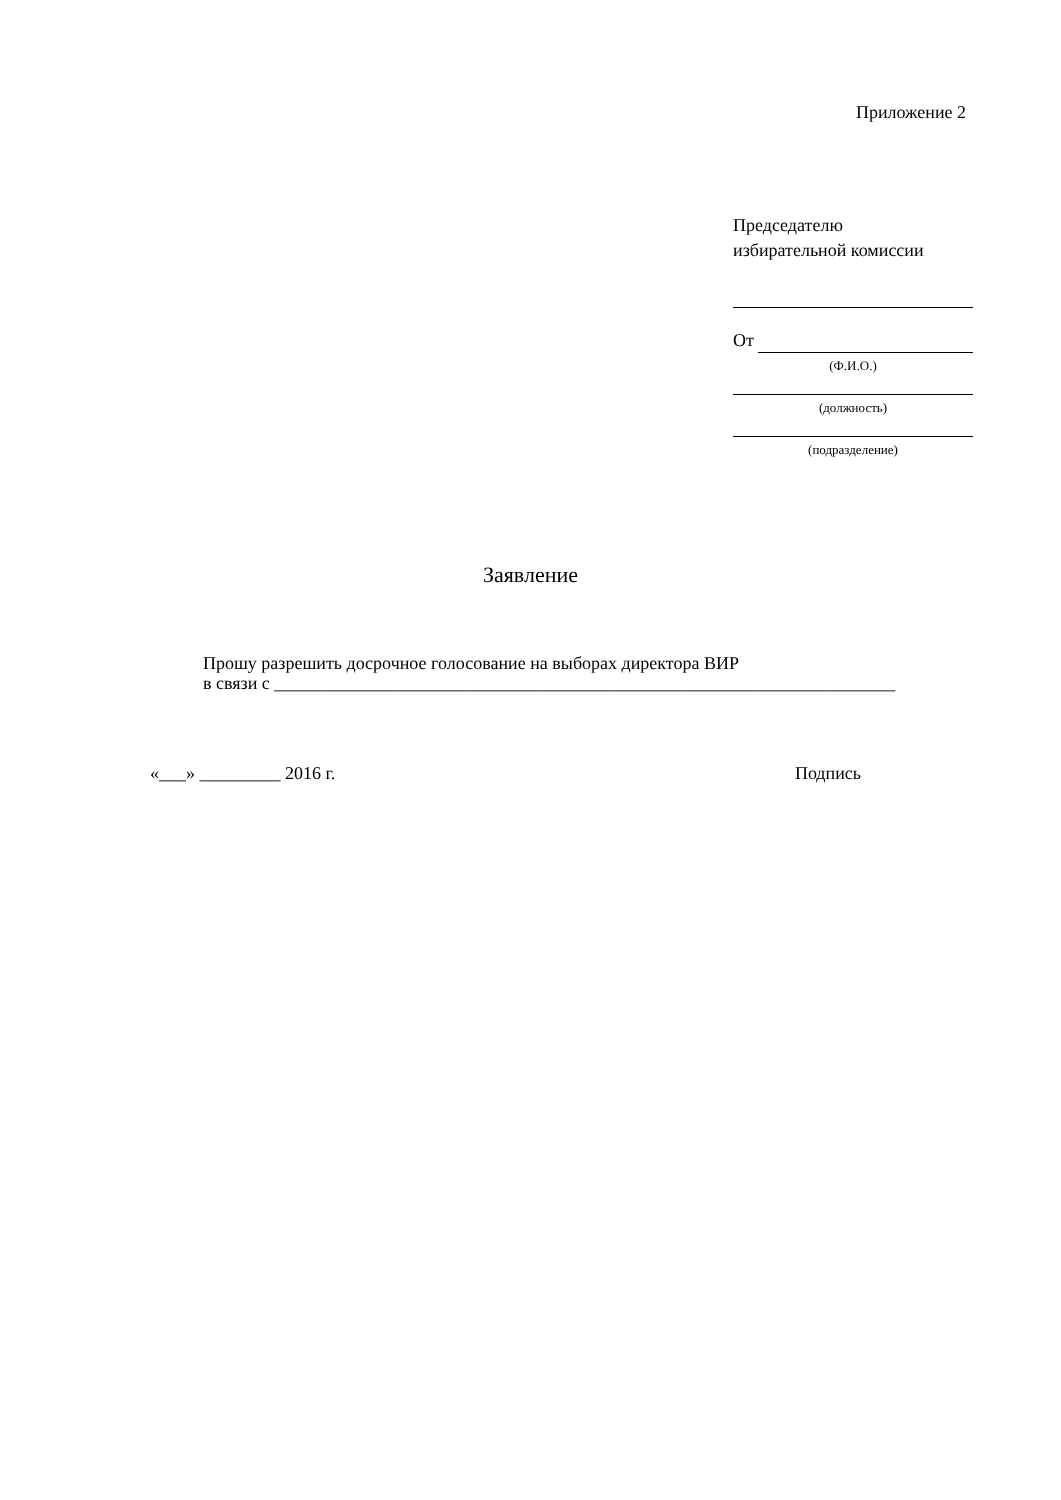Приложение 2
Председателю
избирательной комиссии
От
(Ф.И.О.)
(должность)
(подразделение)
Заявление
Прошу разрешить досрочное голосование на выборах директора ВИР
в связи с _____________________________________________________________________
«___» _________ 2016 г. Подпись